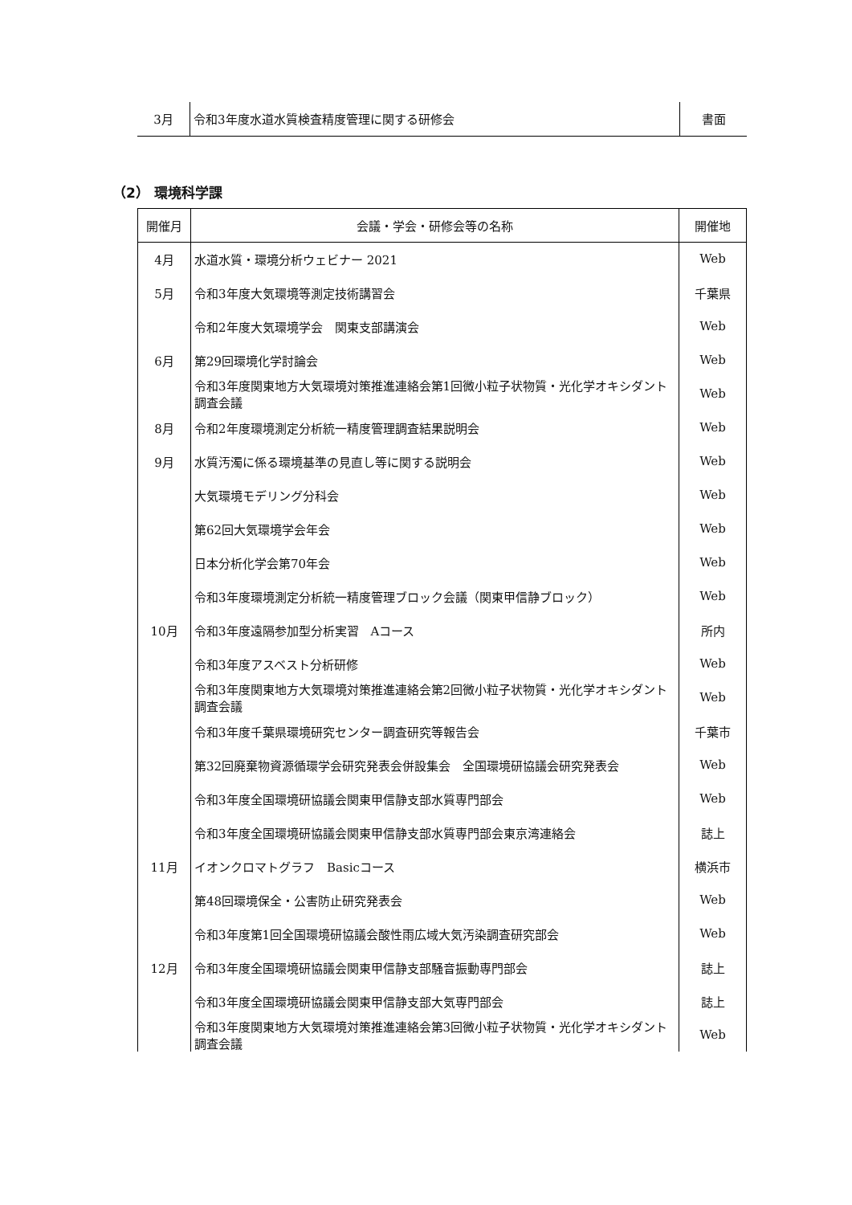| 3月 | 令和3年度水道水質検査精度管理に関する研修会 | 書面 |
（2） 環境科学課
| 開催月 | 会議・学会・研修会等の名称 | 開催地 |
| --- | --- | --- |
| 4月 | 水道水質・環境分析ウェビナー 2021 | Web |
| 5月 | 令和3年度大気環境等測定技術講習会 | 千葉県 |
| | 令和2年度大気環境学会 関東支部講演会 | Web |
| 6月 | 第29回環境化学討論会 | Web |
| | 令和3年度関東地方大気環境対策推進連絡会第1回微小粒子状物質・光化学オキシダント調査会議 | Web |
| 8月 | 令和2年度環境測定分析統一精度管理調査結果説明会 | Web |
| 9月 | 水質汚濁に係る環境基準の見直し等に関する説明会 | Web |
| | 大気環境モデリング分科会 | Web |
| | 第62回大気環境学会年会 | Web |
| | 日本分析化学会第70年会 | Web |
| | 令和3年度環境測定分析統一精度管理ブロック会議（関東甲信静ブロック） | Web |
| 10月 | 令和3年度遠隔参加型分析実習 Aコース | 所内 |
| | 令和3年度アスベスト分析研修 | Web |
| | 令和3年度関東地方大気環境対策推進連絡会第2回微小粒子状物質・光化学オキシダント調査会議 | Web |
| | 令和3年度千葉県環境研究センター調査研究等報告会 | 千葉市 |
| | 第32回廃棄物資源循環学会研究発表会併設集会 全国環境研協議会研究発表会 | Web |
| | 令和3年度全国環境研協議会関東甲信静支部水質専門部会 | Web |
| | 令和3年度全国環境研協議会関東甲信静支部水質専門部会東京湾連絡会 | 誌上 |
| 11月 | イオンクロマトグラフ Basicコース | 横浜市 |
| | 第48回環境保全・公害防止研究発表会 | Web |
| | 令和3年度第1回全国環境研協議会酸性雨広域大気汚染調査研究部会 | Web |
| 12月 | 令和3年度全国環境研協議会関東甲信静支部騒音振動専門部会 | 誌上 |
| | 令和3年度全国環境研協議会関東甲信静支部大気専門部会 | 誌上 |
| | 令和3年度関東地方大気環境対策推進連絡会第3回微小粒子状物質・光化学オキシダント調査会議 | Web |